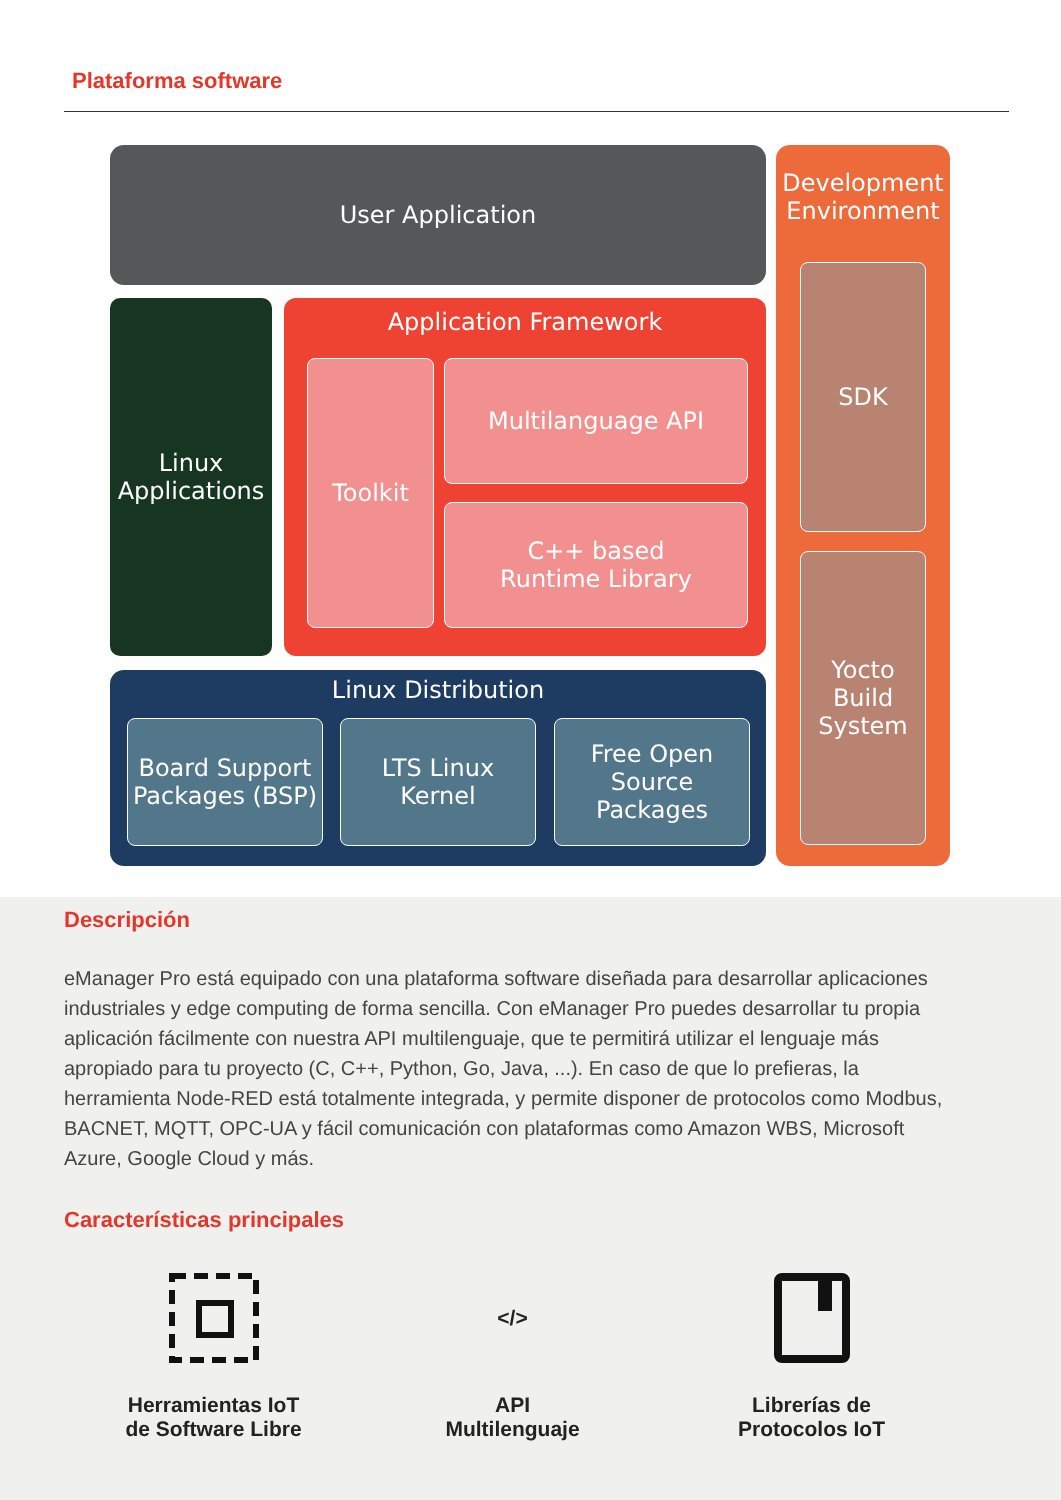Plataforma software
User Application
Linux
Applications
Application Framework
Toolkit Multilanguage API
C++ based
Runtime Library
Linux Distribution
Board Support
Packages (BSP)
LTS Linux
Kernel
Free Open
Source
Packages
Development
Environment
SDK
Yocto
Build
System
Descripción
eManager Pro está equipado con una plataforma software diseñada para desarrollar aplicaciones industriales y edge computing de forma sencilla. Con eManager Pro puedes desarrollar tu propia aplicación fácilmente con nuestra API multilenguaje, que te permitirá utilizar el lenguaje más apropiado para tu proyecto (C, C++, Python, Go, Java, ...). En caso de que lo prefieras, la herramienta Node-RED está totalmente integrada, y permite disponer de protocolos como Modbus, BACNET, MQTT, OPC-UA y fácil comunicación con plataformas como Amazon WBS, Microsoft Azure, Google Cloud y más.
Características principales
Herramientas IoT
de Software Libre
</>
API
Multilenguaje
Librerías de
Protocolos IoT